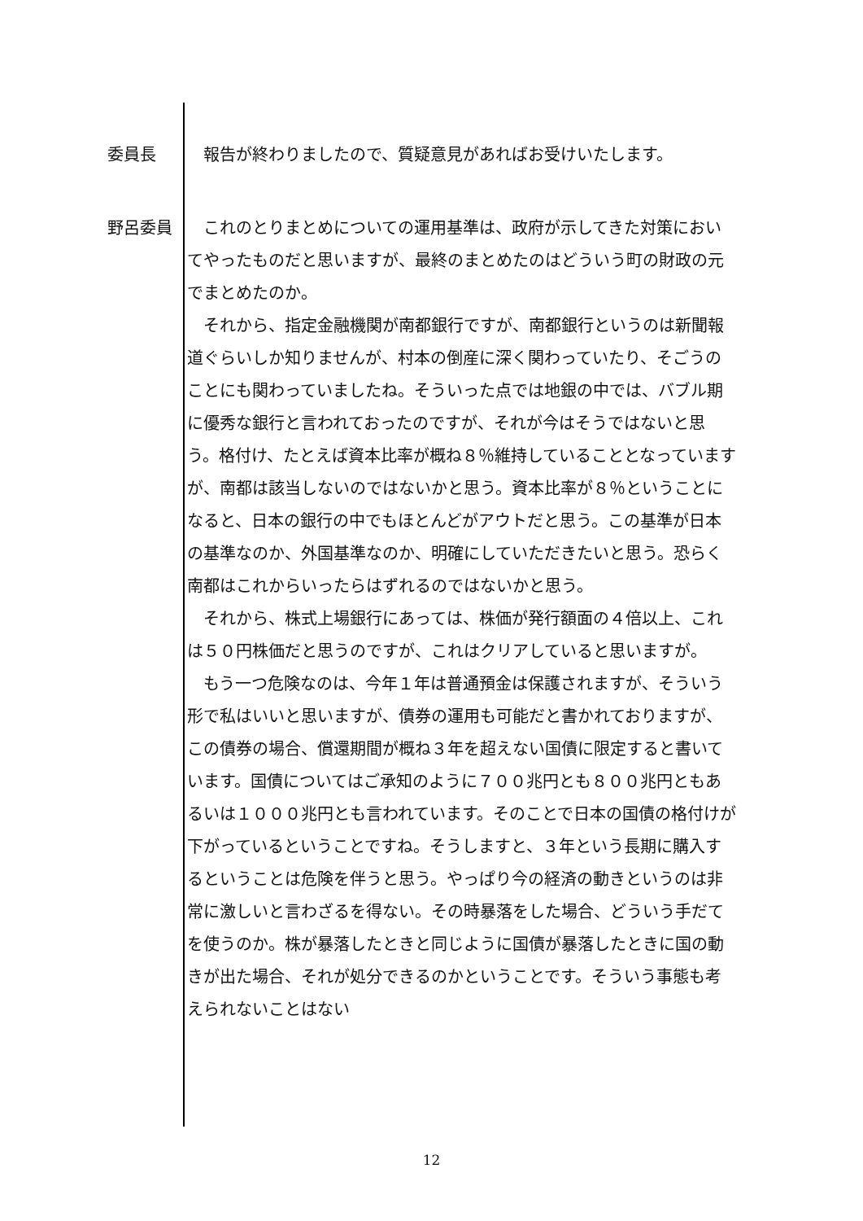委員長 報告が終わりましたので、質疑意見があればお受けいたします。
野呂委員 これのとりまとめについての運用基準は、政府が示してきた対策においてやったものだと思いますが、最終のまとめたのはどういう町の財政の元でまとめたのか。
それから、指定金融機関が南都銀行ですが、南都銀行というのは新聞報道ぐらいしか知りませんが、村本の倒産に深く関わっていたり、そごうのことにも関わっていましたね。そういった点では地銀の中では、バブル期に優秀な銀行と言われておったのですが、それが今はそうではないと思う。格付け、たとえば資本比率が概ね８％維持していることとなっていますが、南都は該当しないのではないかと思う。資本比率が８％ということになると、日本の銀行の中でもほとんどがアウトだと思う。この基準が日本の基準なのか、外国基準なのか、明確にしていただきたいと思う。恐らく南都はこれからいったらはずれるのではないかと思う。
それから、株式上場銀行にあっては、株価が発行額面の４倍以上、これは５０円株価だと思うのですが、これはクリアしていると思いますが。
もう一つ危険なのは、今年１年は普通預金は保護されますが、そういう形で私はいいと思いますが、債券の運用も可能だと書かれておりますが、この債券の場合、償還期間が概ね３年を超えない国債に限定すると書いています。国債についてはご承知のように７００兆円とも８００兆円ともあるいは１０００兆円とも言われています。そのことで日本の国債の格付けが下がっているということですね。そうしますと、３年という長期に購入するということは危険を伴うと思う。やっぱり今の経済の動きというのは非常に激しいと言わざるを得ない。その時暴落をした場合、どういう手だてを使うのか。株が暴落したときと同じように国債が暴落したときに国の動きが出た場合、それが処分できるのかということです。そういう事態も考えられないことはない
12